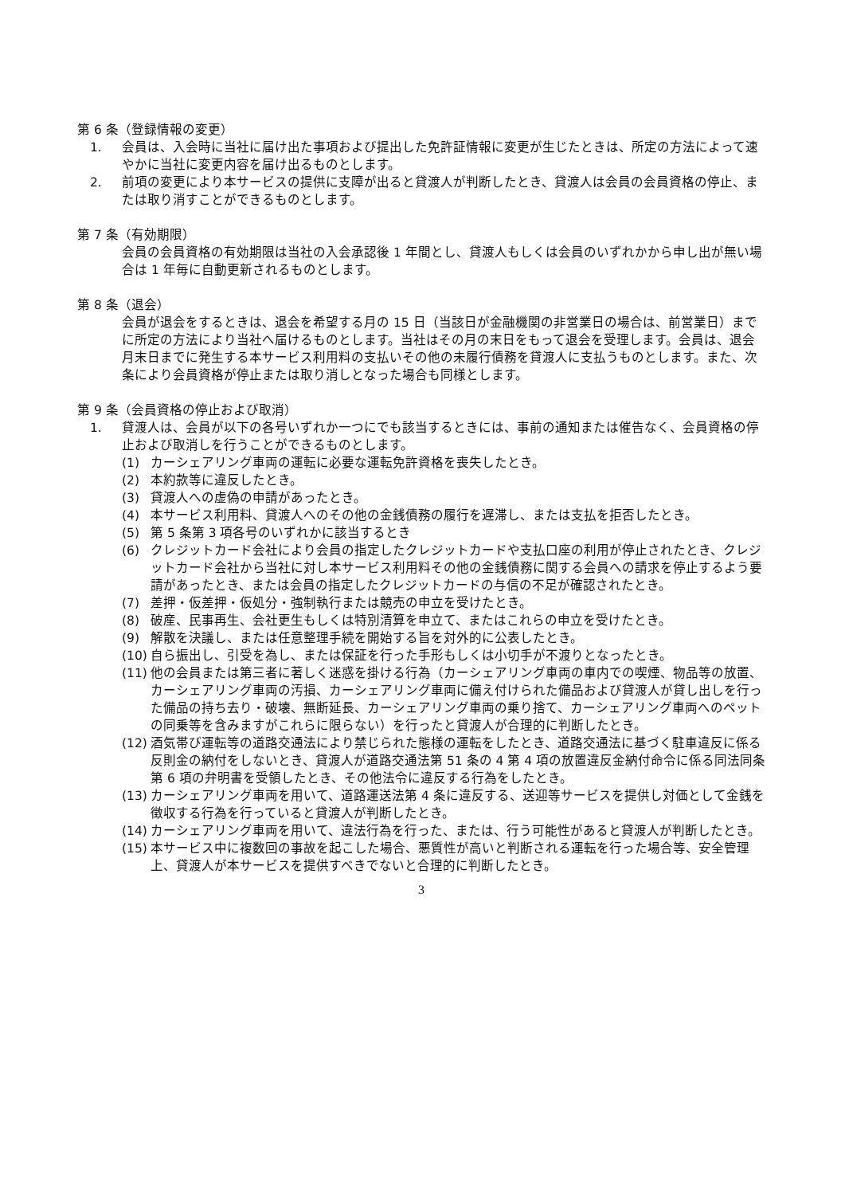第 6 条（登録情報の変更）
1. 会員は、入会時に当社に届け出た事項および提出した免許証情報に変更が生じたときは、所定の方法によって速やかに当社に変更内容を届け出るものとします。
2. 前項の変更により本サービスの提供に支障が出ると貸渡人が判断したとき、貸渡人は会員の会員資格の停止、または取り消すことができるものとします。
第 7 条（有効期限）
会員の会員資格の有効期限は当社の入会承認後 1 年間とし、貸渡人もしくは会員のいずれかから申し出が無い場合は 1 年毎に自動更新されるものとします。
第 8 条（退会）
会員が退会をするときは、退会を希望する月の 15 日（当該日が金融機関の非営業日の場合は、前営業日）までに所定の方法により当社へ届けるものとします。当社はその月の末日をもって退会を受理します。会員は、退会月末日までに発生する本サービス利用料の支払いその他の未履行債務を貸渡人に支払うものとします。また、次条により会員資格が停止または取り消しとなった場合も同様とします。
第 9 条（会員資格の停止および取消）
1. 貸渡人は、会員が以下の各号いずれか一つにでも該当するときには、事前の通知または催告なく、会員資格の停止および取消しを行うことができるものとします。
(1) カーシェアリング車両の運転に必要な運転免許資格を喪失したとき。
(2) 本約款等に違反したとき。
(3) 貸渡人への虚偽の申請があったとき。
(4) 本サービス利用料、貸渡人へのその他の金銭債務の履行を遅滞し、または支払を拒否したとき。
(5) 第 5 条第 3 項各号のいずれかに該当するとき
(6) クレジットカード会社により会員の指定したクレジットカードや支払口座の利用が停止されたとき、クレジットカード会社から当社に対し本サービス利用料その他の金銭債務に関する会員への請求を停止するよう要請があったとき、または会員の指定したクレジットカードの与信の不足が確認されたとき。
(7) 差押・仮差押・仮処分・強制執行または競売の申立を受けたとき。
(8) 破産、民事再生、会社更生もしくは特別清算を申立て、またはこれらの申立を受けたとき。
(9) 解散を決議し、または任意整理手続を開始する旨を対外的に公表したとき。
(10) 自ら振出し、引受を為し、または保証を行った手形もしくは小切手が不渡りとなったとき。
(11) 他の会員または第三者に著しく迷惑を掛ける行為（カーシェアリング車両の車内での喫煙、物品等の放置、カーシェアリング車両の汚損、カーシェアリング車両に備え付けられた備品および貸渡人が貸し出しを行った備品の持ち去り・破壊、無断延長、カーシェアリング車両の乗り捨て、カーシェアリング車両へのペットの同乗等を含みますがこれらに限らない）を行ったと貸渡人が合理的に判断したとき。
(12) 酒気帯び運転等の道路交通法により禁じられた態様の運転をしたとき、道路交通法に基づく駐車違反に係る反則金の納付をしないとき、貸渡人が道路交通法第 51 条の 4 第 4 項の放置違反金納付命令に係る同法同条第 6 項の弁明書を受領したとき、その他法令に違反する行為をしたとき。
(13) カーシェアリング車両を用いて、道路運送法第 4 条に違反する、送迎等サービスを提供し対価として金銭を徴収する行為を行っていると貸渡人が判断したとき。
(14) カーシェアリング車両を用いて、違法行為を行った、または、行う可能性があると貸渡人が判断したとき。
(15) 本サービス中に複数回の事故を起こした場合、悪質性が高いと判断される運転を行った場合等、安全管理上、貸渡人が本サービスを提供すべきでないと合理的に判断したとき。
3